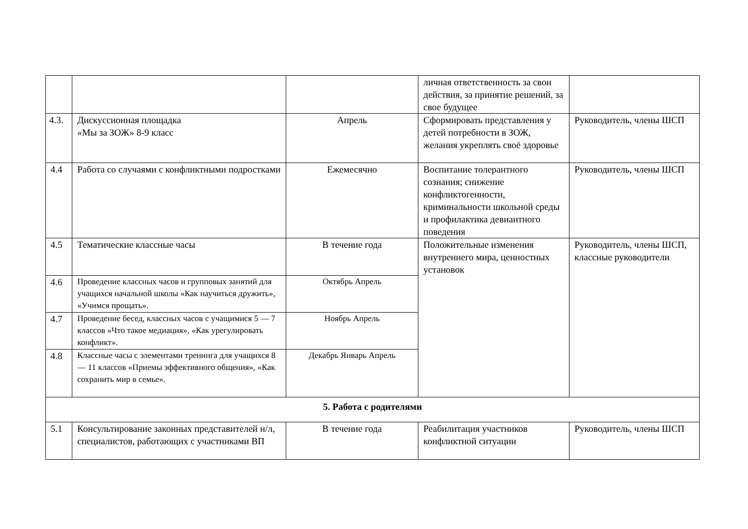| | | | личная ответственность за свои действия, за принятие решений, за свое будущее | |
| 4.3. | Дискуссионная площадка «Мы за ЗОЖ» 8-9 класс | Апрель | Сформировать представления у детей потребности в ЗОЖ, желания укреплять своё здоровье | Руководитель, члены ШСП |
| 4.4 | Работа со случаями с конфликтными подростками | Ежемесячно | Воспитание толерантного сознания; снижение конфликтогенности, криминальности школьной среды и профилактика девиантного поведения | Руководитель, члены ШСП |
| 4.5 | Тематические классные часы | В течение года | Положительные изменения внутреннего мира, ценностных установок | Руководитель, члены ШСП, классные руководители |
| 4.6 | Проведение классных часов и групповых занятий для учащихся начальной школы «Как научиться дружить», «Учимся прощать». | Октябрь Апрель | | |
| 4.7 | Проведение бесед, классных часов с учащимися 5 — 7 классов «Что такое медиация», «Как урегулировать конфликт». | Ноябрь Апрель | | |
| 4.8 | Классные часы с элементами тренинга для учащихся 8 — 11 классов «Приемы эффективного общения», «Как сохранить мир в семье». | Декабрь Январь Апрель | | |
| 5. Работа с родителями | | | | |
| 5.1 | Консультирование законных представителей н/л, специалистов, работающих с участниками ВП | В течение года | Реабилитация участников конфликтной ситуации | Руководитель, члены ШСП |